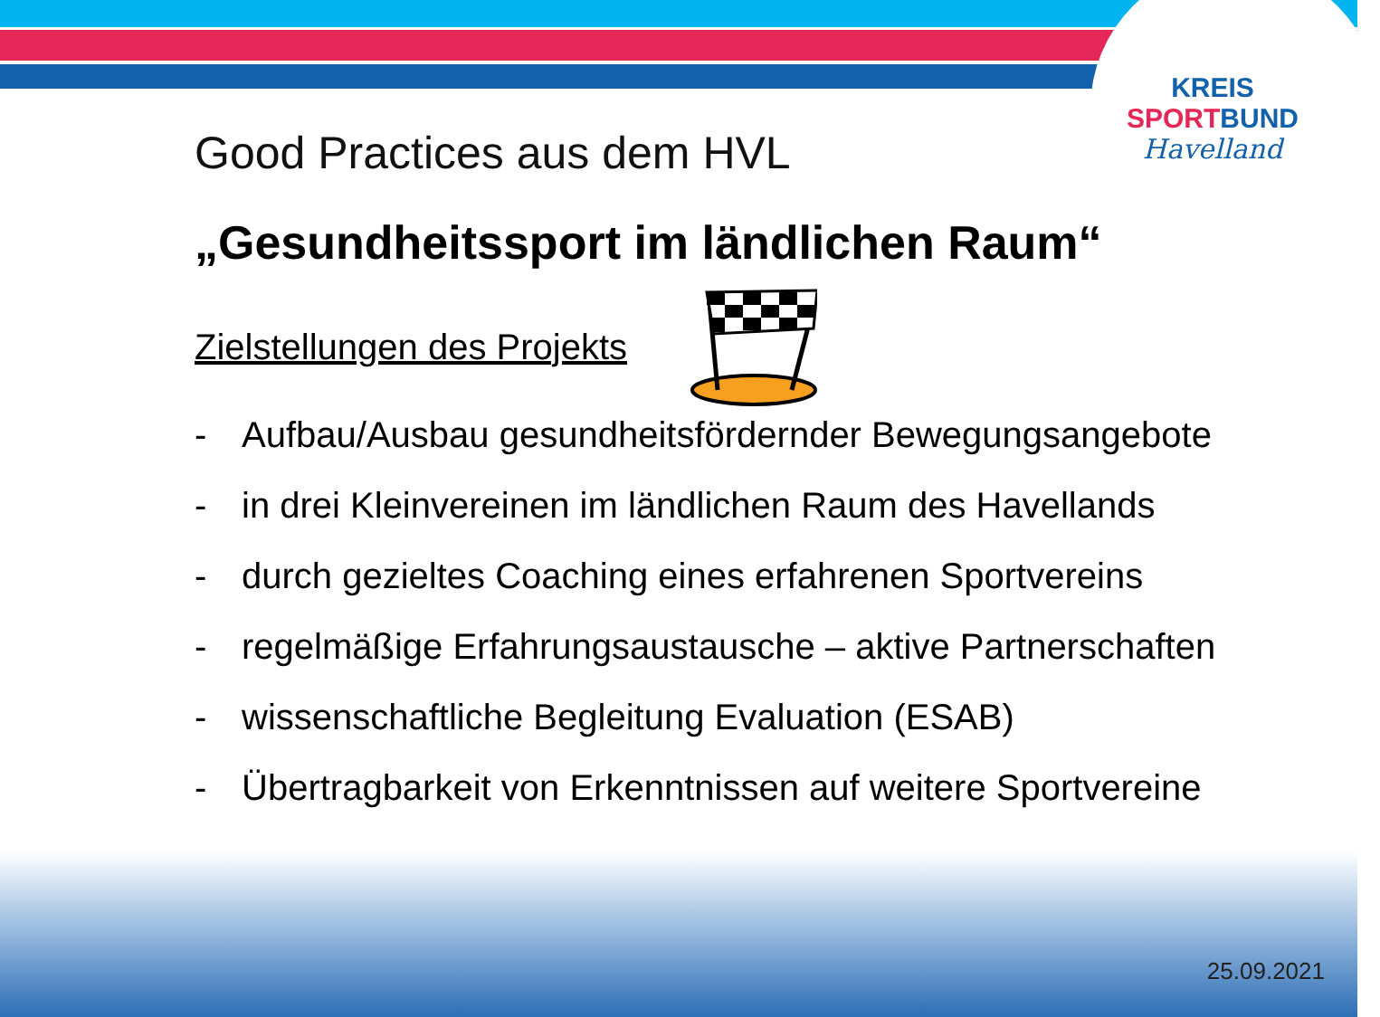KREIS
SPORT BUND
Havelland
Good Practices aus dem HVL
„Gesundheitssport im ländlichen Raum“
Zielstellungen des Projekts
- Aufbau/Ausbau gesundheitsfördernder Bewegungsangebote
- in drei Kleinvereinen im ländlichen Raum des Havellands
- durch gezieltes Coaching eines erfahrenen Sportvereins
- regelmäßige Erfahrungsaustausche – aktive Partnerschaften
- wissenschaftliche Begleitung Evaluation (ESAB)
- Übertragbarkeit von Erkenntnissen auf weitere Sportvereine
25.09.2021